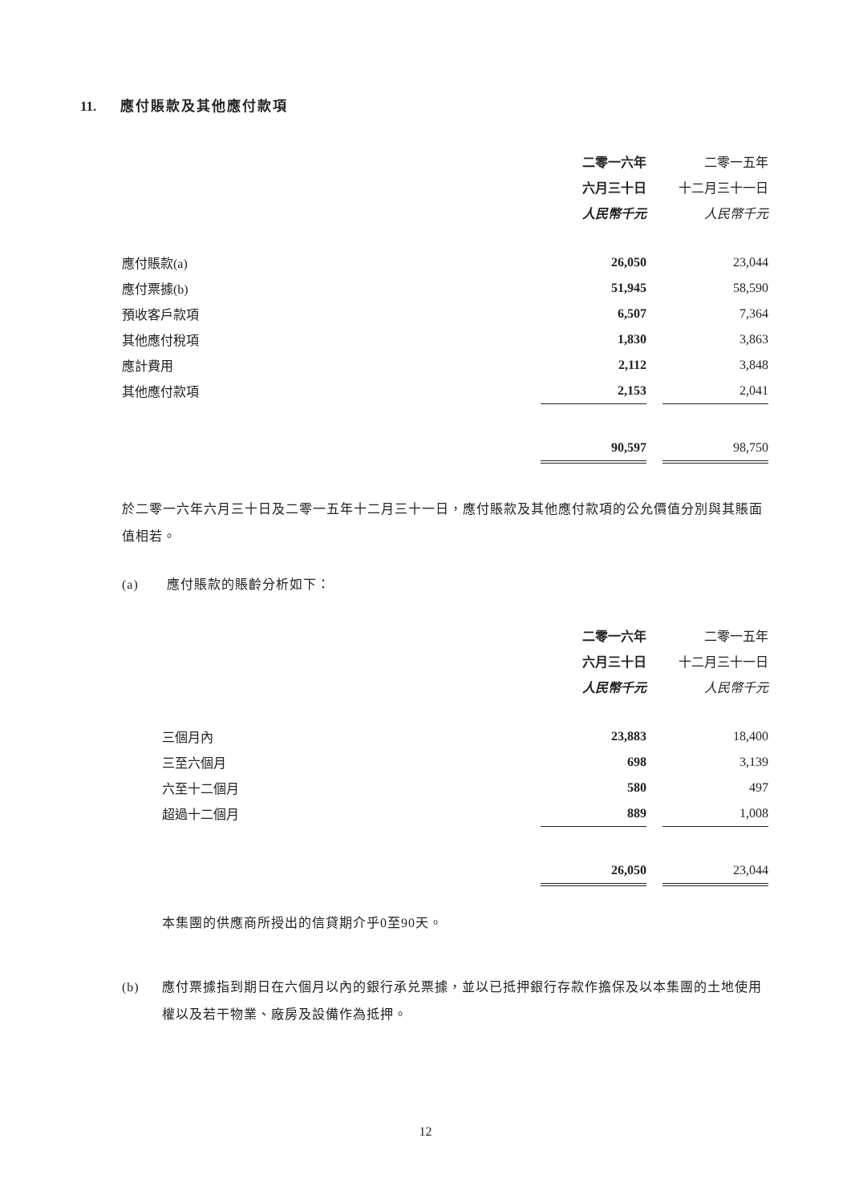11. 應付賬款及其他應付款項
| | 二零一六年 | | 二零一五年 |
| --- | --- | --- | --- |
| | 六月三十日 | | 十二月三十一日 |
| | 人民幣千元 | | 人民幣千元 |
| 應付賬款(a) | 26,050 | | 23,044 |
| 應付票據(b) | 51,945 | | 58,590 |
| 預收客戶款項 | 6,507 | | 7,364 |
| 其他應付稅項 | 1,830 | | 3,863 |
| 應計費用 | 2,112 | | 3,848 |
| 其他應付款項 | 2,153 | | 2,041 |
| | 90,597 | | 98,750 |
於二零一六年六月三十日及二零一五年十二月三十一日，應付賬款及其他應付款項的公允價值分別與其賬面值相若。
(a) 應付賬款的賬齡分析如下：
| | 二零一六年 | | 二零一五年 |
| --- | --- | --- | --- |
| | 六月三十日 | | 十二月三十一日 |
| | 人民幣千元 | | 人民幣千元 |
| 三個月內 | 23,883 | | 18,400 |
| 三至六個月 | 698 | | 3,139 |
| 六至十二個月 | 580 | | 497 |
| 超過十二個月 | 889 | | 1,008 |
| | 26,050 | | 23,044 |
本集團的供應商所授出的信貸期介乎0至90天。
(b)
應付票據指到期日在六個月以內的銀行承兑票據，並以已抵押銀行存款作擔保及以本集團的土地使用權以及若干物業、廠房及設備作為抵押。
12